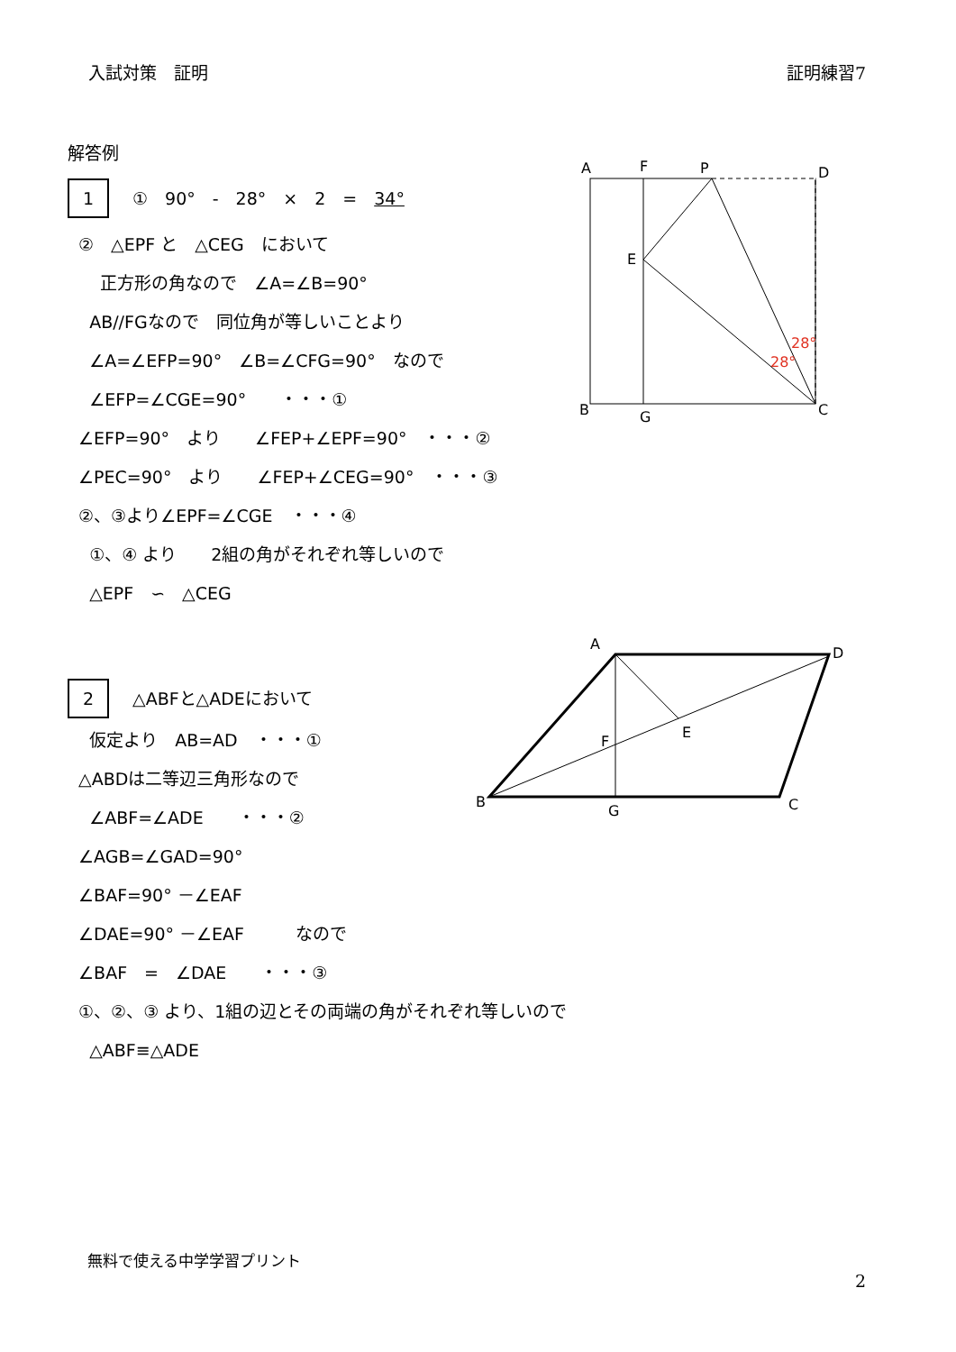入試対策　証明 証明練習7
解答例
1 ①　90°　-　28°　×　2　=　34°
②　△EPF と　△CEG　において
正方形の角なので　∠A=∠B=90°
AB//FGなので　同位角が等しいことより
∠A=∠EFP=90°　∠B=∠CFG=90°　なので
∠EFP=∠CGE=90°　　・・・①
∠EFP=90°　より　　∠FEP+∠EPF=90°　・・・②
∠PEC=90°　より　　∠FEP+∠CEG=90°　・・・③
②、③より∠EPF=∠CGE　・・・④
①、④ より　　2組の角がそれぞれ等しいので
△EPF　∽　△CEG
2 △ABFと△ADEにおいて
仮定より　AB=AD　・・・①
△ABDは二等辺三角形なので
∠ABF=∠ADE　　・・・②
∠AGB=∠GAD=90°
∠BAF=90° －∠EAF
∠DAE=90° －∠EAF　　　なので
∠BAF　=　∠DAE　　・・・③
①、②、③ より、1組の辺とその両端の角がそれぞれ等しいので
△ABF≡△ADE
A
F
P
D
E
B
G
C
28°
28°
A
D
B
C
F
E
G
無料で使える中学学習プリント
2